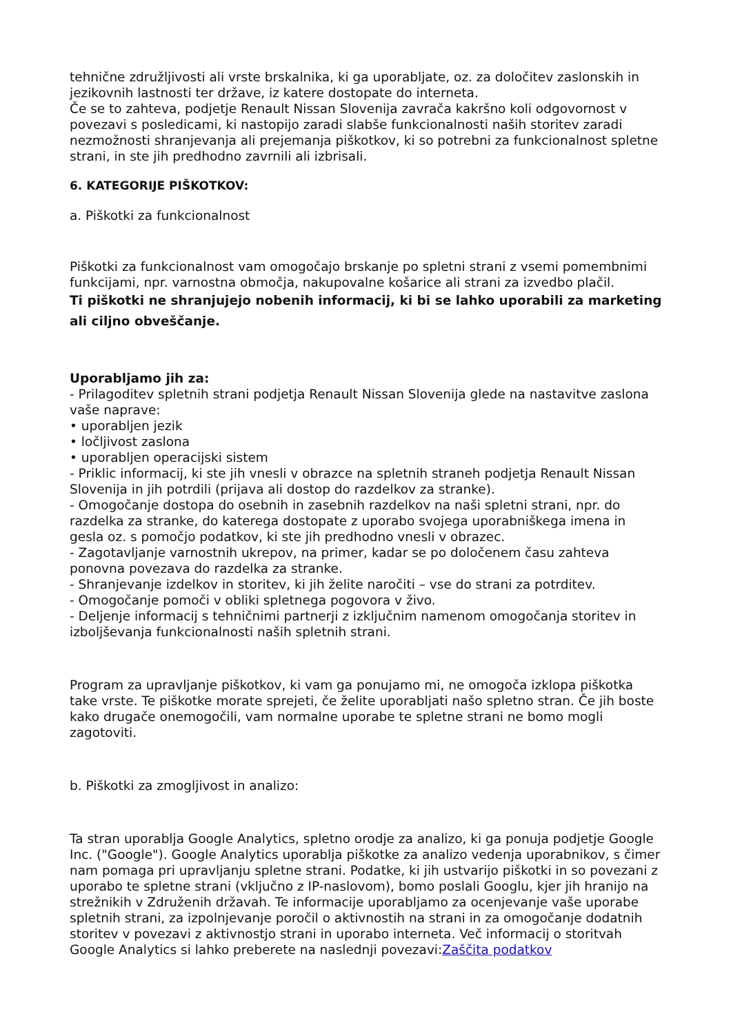tehnične združljivosti ali vrste brskalnika, ki ga uporabljate, oz. za določitev zaslonskih in jezikovnih lastnosti ter države, iz katere dostopate do interneta.
Če se to zahteva, podjetje Renault Nissan Slovenija zavrača kakršno koli odgovornost v povezavi s posledicami, ki nastopijo zaradi slabše funkcionalnosti naših storitev zaradi nezmožnosti shranjevanja ali prejemanja piškotkov, ki so potrebni za funkcionalnost spletne strani, in ste jih predhodno zavrnili ali izbrisali.
6. KATEGORIJE PIŠKOTKOV:
a. Piškotki za funkcionalnost
Piškotki za funkcionalnost vam omogočajo brskanje po spletni strani z vsemi pomembnimi funkcijami, npr. varnostna območja, nakupovalne košarice ali strani za izvedbo plačil.
Ti piškotki ne shranjujejo nobenih informacij, ki bi se lahko uporabili za marketing ali ciljno obveščanje.
Uporabljamo jih za:
- Prilagoditev spletnih strani podjetja Renault Nissan Slovenija glede na nastavitve zaslona vaše naprave:
• uporabljen jezik
• ločljivost zaslona
• uporabljen operacijski sistem
- Priklic informacij, ki ste jih vnesli v obrazce na spletnih straneh podjetja Renault Nissan Slovenija in jih potrdili (prijava ali dostop do razdelkov za stranke).
- Omogočanje dostopa do osebnih in zasebnih razdelkov na naši spletni strani, npr. do razdelka za stranke, do katerega dostopate z uporabo svojega uporabniškega imena in gesla oz. s pomočjo podatkov, ki ste jih predhodno vnesli v obrazec.
- Zagotavljanje varnostnih ukrepov, na primer, kadar se po določenem času zahteva ponovna povezava do razdelka za stranke.
- Shranjevanje izdelkov in storitev, ki jih želite naročiti – vse do strani za potrditev.
- Omogočanje pomoči v obliki spletnega pogovora v živo.
- Deljenje informacij s tehničnimi partnerji z izključnim namenom omogočanja storitev in izboljševanja funkcionalnosti naših spletnih strani.
Program za upravljanje piškotkov, ki vam ga ponujamo mi, ne omogoča izklopa piškotka take vrste. Te piškotke morate sprejeti, če želite uporabljati našo spletno stran. Če jih boste kako drugače onemogočili, vam normalne uporabe te spletne strani ne bomo mogli zagotoviti.
b. Piškotki za zmogljivost in analizo:
Ta stran uporablja Google Analytics, spletno orodje za analizo, ki ga ponuja podjetje Google Inc. ("Google"). Google Analytics uporablja piškotke za analizo vedenja uporabnikov, s čimer nam pomaga pri upravljanju spletne strani. Podatke, ki jih ustvarijo piškotki in so povezani z uporabo te spletne strani (vključno z IP-naslovom), bomo poslali Googlu, kjer jih hranijo na strežnikih v Združenih državah. Te informacije uporabljamo za ocenjevanje vaše uporabe spletnih strani, za izpolnjevanje poročil o aktivnostih na strani in za omogočanje dodatnih storitev v povezavi z aktivnostjo strani in uporabo interneta. Več informacij o storitvah Google Analytics si lahko preberete na naslednji povezavi:Zaščita podatkov